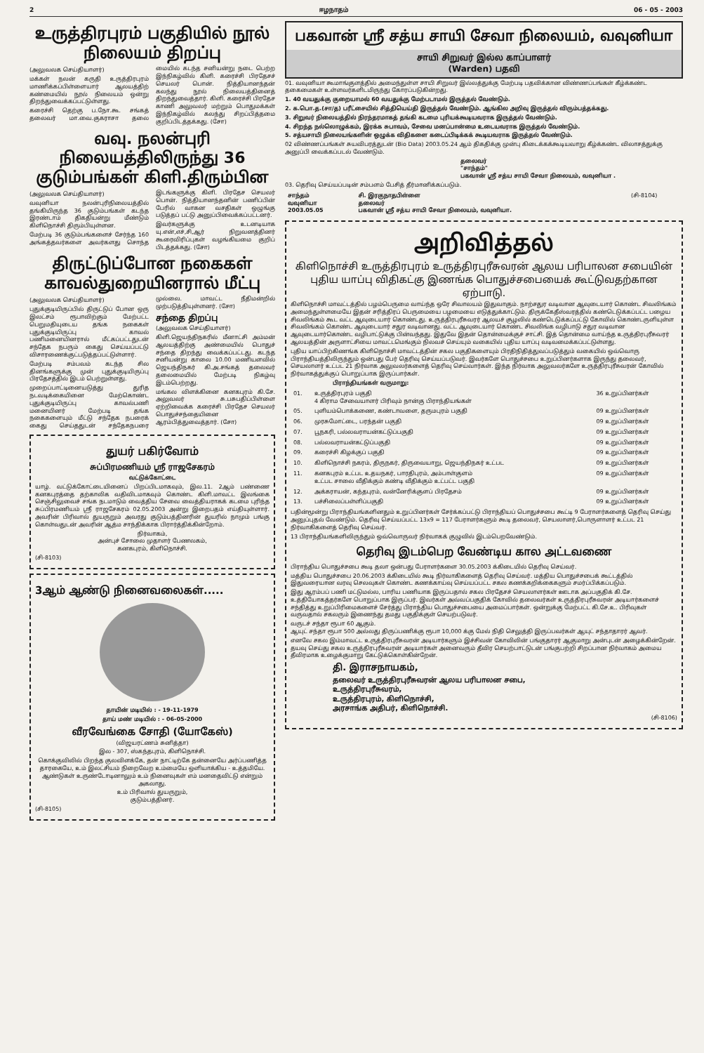2 ஈழநாதம் 06 - 05 - 2003
உருத்திரபுரம் பகுதியில் நூல் நிலையம் திறப்பு
(அலுவலக செய்தியாளர்)
மக்கள் நலன் கருதி உருத்திரபுரம் மாணிக்கப்பிள்ளையார் ஆலயத்திற் கண்மையில் நூல் நிலையம் ஒன்று திறந்துவைக்கப்பட்டுள்ளது.
கரைச்சி தெற்கு ப.நோ.கூ. சங்கத் தலைவர் மா.வை.குகராசா தலை மையில் கடந்த சனியன்று நடை பெற்ற இந்நிகழ்வில் கிளி. கரைச்சி பிரதேசச் செயலர் பொன். நித்தியானந்தன் கலந்து நூல் நிலையத்தினைத் திறந்துவைத்தார். கிளி. கரைச்சி பிரதேச காணி அலுவலர் மற்றும் பொதுமக்கள் இந்நிகழ்வில் கலந்து சிறப்பித்தமை குறிப்பிடத்தக்கது. (சோ)
வவு. நலன்புரி நிலையத்திலிருந்து 36 குடும்பங்கள் கிளி.திரும்பின
(அலுவலக செய்தியாளர்)
வவுனியா நலன்புரிநிலையத்தில் தங்கியிருந்த 36 குடும்பங்கள் கடந்த இரண்டாம் திகதியன்று மீண்டும் கிளிநொச்சி திரும்பியுள்ளன.
மேற்படி 36 குடும்பங்களைச் சேர்ந்த 160 அங்கத்தவர்களை அவர்களது சொந்த இடங்களுக்கு கிளி. பிரதேச செயலர் பொன். நித்தியானந்தனின் பணிப்பின் பேரில் வாகன வசதிகள் ஒழுங்கு படுத்தப் பட்டு அனுப்பிவைக்கப்பட்டனர்.
இவர்களுக்கு உடனடியாக யு.என்,எச்,சி,ஆர் நிறுவனத்தினர் கூரைவிரிப்புகள் வழங்கியமை குறிப் பிடத்தக்கது. (சோ)
திருட்டுப்போன நகைகள் காவல்துறையினரால் மீட்பு
(அலுவலக செய்தியாளர்)
புதுக்குடியிருப்பில் திருட்டுப் போன ஒரு இலட்சம் ரூபாவிற்கும் மேற்பட்ட பெறுமதியுடைய தங்க நகைகள் புதுக்குடியிருப்பு காவல் பணிமனையினரால் மீட்கப்பட்டதுடன் சந்தேக நபரும் கைது செய்யப்பட்டு விசாரணைக்குட்படுத்தப்பட்டுள்ளார்.
மேற்படி சம்பவம் கடந்த சில தினங்களுக்கு முன் புதுக்குடியிருப்பு பிரதேசத்தில் இடம் பெற்றுள்ளது.
முறைப்பாட்டினையடுத்து துரித நடவடிக்கையினை மேற்கொண்ட புதுக்குடியிருப்பு காவல்பணி மனையினர் மேற்படி தங்க நகைகளையும் மீட்டு சந்தேக நபரைக் கைது செய்ததுடன் சந்தேகநபரை முல்லை. மாவட்ட நீதிமன்றில் முற்படுத்தியுள்ளனர். (சோ)
சந்தை திறப்பு
(அலுவலக செய்தியாளர்)
கிளி.ஜெயந்திநகரில் மீனாட்சி அம்மன் ஆலயத்திற்கு அண்மையில் பொதுச் சந்தை திறந்து வைக்கப்பட்டது. கடந்த சனியன்று காலை 10.00 மணியளவில் ஜெயந்திநகர் கி.அ.சங்கத் தலைவர் தலைமையில் மேற்படி நிகழ்வு இடம்பெற்றது.
மங்கல விளக்கினை கனகபுரம் கி.சே. அலுவலர் சு.பசுபதிப்பிள்ளை ஏற்றிவைக்க கரைச்சி பிரதேச செயலர் பொதுச்சந்தையினை ஆரம்பித்துவைத்தார். (சோ)
துயர் பகிர்வோம்
சுப்பிரமணியம் ஸ்ரீ ராஜசேகரம்
வட்டுக்கோட்டை
யாழ். வட்டுக்கோட்டையினைப் பிறப்பிடமாகவும், இல.11. 2ஆம் பண்ணை கனகபுரத்தை தற்காலிக வதிவிடமாகவும் கொண்ட கிளி.மாவட்ட இலங்கை செஞ்சிலுவைச் சங்க நடமாடும் வைத்திய சேவை வைத்தியராகக் கடமை புரிந்த சுப்பிரமணியம் ஸ்ரீ ராஜசேகரம் 02.05.2003 அன்று இறைபதம் எய்தியுள்ளார். அவரின் பிரிவால் துயருறும் அவரது குடும்பத்தினரின் துயரில் நாமும் பங்கு கொள்வதுடன் அவரின் ஆத்ம சாந்திக்காக பிரார்த்திக்கின்றோம்.
நிர்வாகம்,
அன்புச் சோலை முதாளர் பேணலகம்,
கனகபுரம், கிளிநொச்சி.
(சி-8103)
3ஆம் ஆண்டு நினைவலைகள்.....
தாயின் மடியில் : - 19-11-1979
தாய் மண் மடியில் : - 06-05-2000
வீரவேங்கை சோதி (யோகேஸ்)
(விஜயரட்ணம் சுனித்தா)
இல - 307, ஸ்கந்தபுரம், கிளிநொச்சி.
கொக்குவிலில் பிறந்த குலவிளக்கே, தன் நாட்டிற்கே தன்னையே அர்ப்பணித்த தாரகையே, உம் இலட்சியம் நிறைவேற உம்மையே ஒளியாக்கிய - உத்தமியே. ஆண்டுகள் உருண்டோடினாலும் உம் நினைவுகள் எம் மனதைவிட்டு என்றும் அகலாது.
உம் பிரிவால் துயருறும்,
குடும்பத்தினர்.
(சி-8105)
பகவான் ஸ்ரீ சத்ய சாயி சேவா நிலையம், வவுனியா
சாயி சிறுவர் இல்ல காப்பாளர்
(Warden) பதவி
01. வவுனியா கூமாங்குளத்தில் அமைந்துள்ள சாயி சிறுவர் இல்லத்துக்கு மேற்படி பதவிக்கான விண்ணப்பங்கள் கீழ்க்கண்ட தகைமைகள் உள்ளவர்களிடமிருந்து கோரப்படுகின்றது.
1. 40 வயதுக்கு குறையாமல் 60 வயதுக்கு மேற்படாமல் இருத்தல் வேண்டும்.
2. க.பொ.த.(சா/த) பரீட்சையில் சித்தியெய்தி இருத்தல் வேண்டும். ஆங்கில அறிவு இருத்தல் விரும்பத்தக்கது.
3. சிறுவர் நிலையத்தில் நிரந்தரமாகத் தங்கி கடமை புரியக்கூடியவராக இருத்தல் வேண்டும்.
4. சிறந்த நல்லொழுக்கம், இரக்க சுபாவம், சேவை மனப்பான்மை உடையவராக இருத்தல் வேண்டும்.
5. சத்யசாயி நிலையங்களின் ஒழுக்க விதிகளை கடைப்பிடிக்கக் கூடியவராக இருத்தல் வேண்டும்.
02 விண்ணப்பங்கள் சுயவிபரத்துடன் (Bio Data) 2003.05.24 ஆம் திகதிக்கு முன்பு கிடைக்கக்கூடியவாறு கீழ்க்கண்ட விலாசத்துக்கு அனுப்பி வைக்கப்படல் வேண்டும்.
தலைவர்
"சாந்தம்"
பகவான் ஸ்ரீ சத்ய சாயி சேவா நிலையம், வவுனியா .
03. தெரிவு செய்யப்படின் சம்பளம் பேசித் தீர்மானிக்கப்படும்.
| சாந்தம் வவுனியா 2003.05.05 | சி. இரகுநாதபிள்ளை தலைவர் பகவான் ஸ்ரீ சத்ய சாயி சேவா நிலையம், வவுனியா. | (சி-8104) |
அறிவித்தல்
கிளிநொச்சி உருத்திரபுரம் உருத்திரபுரீசுவரன் ஆலய பரிபாலன சபையின் புதிய யாப்பு விதிகட்கு இணங்க பொதுச்சபையைக் கூட்டுவதற்கான ஏற்பாடு.
கிளிநொச்சி மாவட்டத்தில் பழம்பெருமை வாய்ந்த ஒரே சிவாலயம் இதுவாகும். நாற்சதுர வடிவான ஆவுடையார் கொண்ட சிவலிங்கம் அமைந்துள்ளமையே இதன் சரித்திரப் பெருமையை பழமையை எடுத்துக்காட்டும். திருக்கேதீஸ்வரத்தில் கண்டெடுக்கப்பட்ட பழைய சிவலிங்கம் கூட வட்ட ஆவுடையார் கொண்டது. உருத்திரபுரீசுவரர் ஆலயச் சூழலில் கண்டெடுக்கப்பட்டு கோவில் கொண்டருளியுள்ள சிவலிங்கம் கொண்ட ஆவுடையார் சதுர வடிவானது. வட்ட ஆவுடையார் கொண்ட சிவலிங்க வழிபாடு சதுர வடிவான ஆவுடையார்கொண்ட வழிபாட்டுக்கு பின்வந்தது. இதுவே இதன் தொன்மைக்குச் சாட்சி. இத் தொன்மை வாய்ந்த உருத்திரபுரீசுவரர் ஆலயத்தின் அருளாட்சியை மாவட்டமெங்கும் நிலவச் செய்யும் வகையில் புதிய யாப்பு வடிவமைக்கப்பட்டுள்ளது.
புதிய யாப்பிற்கிணங்க கிளிநொச்சி மாவட்டத்தின் சகல பகுதிகளையும் பிரதிநிதித்துவப்படுத்தும் வகையில் ஒவ்வொரு பிராந்தியத்திலிருந்தும் ஒன்பது பேர் தெரிவு செய்யப்படுவர். இவர்களே பொதுச்சபை உறுப்பினர்களாக இருந்து தலைவர், செயலாளர் உட்பட 21 நிர்வாக அலுவலர்களைத் தெரிவு செய்வார்கள். இந்த நிர்வாக அலுவலர்களே உருத்திரபுரீசுவரன் கோவில் நிர்வாகத்துக்குப் பொறுப்பாக இருப்பார்கள்.
பிராந்தியங்கள் வருமாறு:
| 01. | உருத்திரபுரம் பகுதி 4 கிராம சேவையாளர் பிரிவும் நான்கு பிராந்தியங்கள் | 36 உறுப்பினர்கள் |
| 05. | புளியம்பொக்கணை, கண்டாவளை, தருமபுரம் பகுதி | 09 உறுப்பினர்கள் |
| 06. | முரசுமோட்டை, பரந்தன் பகுதி | 09 உறுப்பினர்கள் |
| 07. | பூநகரி, பல்லவராயன்கட்டுப்பகுதி | 09 உறுப்பினர்கள் |
| 08. | பல்லவராயன்கட்டுப்பகுதி | 09 உறுப்பினர்கள் |
| 09. | கரைச்சி கிழக்குப் பகுதி | 09 உறுப்பினர்கள் |
| 10. | கிளிநொச்சி நகரம், திருநகர், திருவையாறு, ஜெயந்திநகர் உட்பட | 09 உறுப்பினர்கள் |
| 11. | கனகபுரம் உட்பட உதயநகர், பாரதிபுரம், அம்பாள்குளம் உட்பட சாலை வீதிக்கும் கண்டி வீதிக்கும் உட்பட்ட பகுதி | 09 உறுப்பினர்கள் |
| 12. | அக்கராயன், கந்தபுரம், வன்னேரிக்குளப் பிரதேசம் | 09 உறுப்பினர்கள் |
| 13. | பச்சிலைப்பள்ளிப்பகுதி | 09 உறுப்பினர்கள் |
பதின்மூன்று பிராந்தியங்களினதும் உறுப்பினர்கள் சேர்க்கப்பட்டு பிராந்தியப் பொதுச்சபை கூட்டி 9 பேராளர்களைத் தெரிவு செய்து அனுப்புதல் வேண்டும். தெரிவு செய்யப்பட்ட 13x9 = 117 பேராளர்களும் கூடி தலைவர், செயலாளர்,பொருளாளர் உட்பட 21 நிர்வாகிகளைத் தெரிவு செய்வர்.
13 பிராந்தியங்களிலிருந்தும் ஒவ்வொருவர் நிர்வாகக் குழுவில் இடம்பெறவேண்டும்.
தெரிவு இடம்பெற வேண்டிய கால அட்டவணை
பிராந்திய பொதுச்சபை கூடி தலா ஒன்பது பேராளர்களை 30.05.2003 க்கிடையில் தெரிவு செய்வர்.
மத்திய பொதுச்சபை 20.06.2003 க்கிடையில் கூடி நிர்வாகிகளைத் தெரிவு செய்வர். மத்திய பொதுச்சபைக் கூட்டத்தில் இதுவரையான வரவு செலவுகள் கொண்ட கணக்காய்வு செய்யப்பட்ட சகல கணக்கறிக்கைகளும் சமர்ப்பிக்கப்படும்.
இது ஆரம்பப் பணி மட்டுமல்ல, பாரிய பணியாக இருப்பதால் சகல பிரதேசச் செயலாளர்கள் ஊடாக அப்பகுதிக் கி.சே. உத்தியோகத்தர்களே பொறுப்பாக இருப்பர். இவர்கள் அவ்வப்பகுதிக் கோவில் தலைவர்கள் உருத்திரபுரீசுவரன் அடியார்களைச் சந்தித்து உறுப்பிரிமைகளைச் சேர்த்து பிராந்திய பொதுச்சபையை அமைப்பார்கள். ஒன்றுக்கு மேற்பட்ட கி.சே.உ. பிரிவுகள் வருவதால் சகலரும் இணைந்து தமது பகுதிக்குள் செயற்படுவர்.
வருடச் சந்தா ரூபா 60 ஆகும்.
ஆயுட் சந்தா ரூபா 500 அல்லது திருப்பணிக்கு ரூபா 10,000 க்கு மேல் நிதி செலுத்தி இருப்பவர்கள் ஆயுட் சந்தாதாரர் ஆவர்.
எனவே சகல இம்மாவட்ட உருத்திரபுரீசுவரன் அடியார்களும் இச்சிவன் கோவிலின் பங்குதாரர் ஆகுமாறு அன்புடன் அழைக்கின்றேன். தயவு செய்து சகல உருத்திரபுரீசுவரன் அடியார்கள் அனைவரும் தீவிர செயற்பாட்டுடன் பங்குபற்றி சிறப்பான நிர்வாகம் அமைய தீவிரமாக உழைக்குமாறு கேட்டுக்கொள்கின்றேன்.
தி. இராசநாயகம்,
தலைவர் உருத்திரபுரீசுவரன் ஆலய பரிபாலன சபை,
உருத்திரபுரீசுவரம்,
உருத்திரபுரம், கிளிநொச்சி,
அரசாங்க அதிபர், கிளிநொச்சி.
(சி-8106)